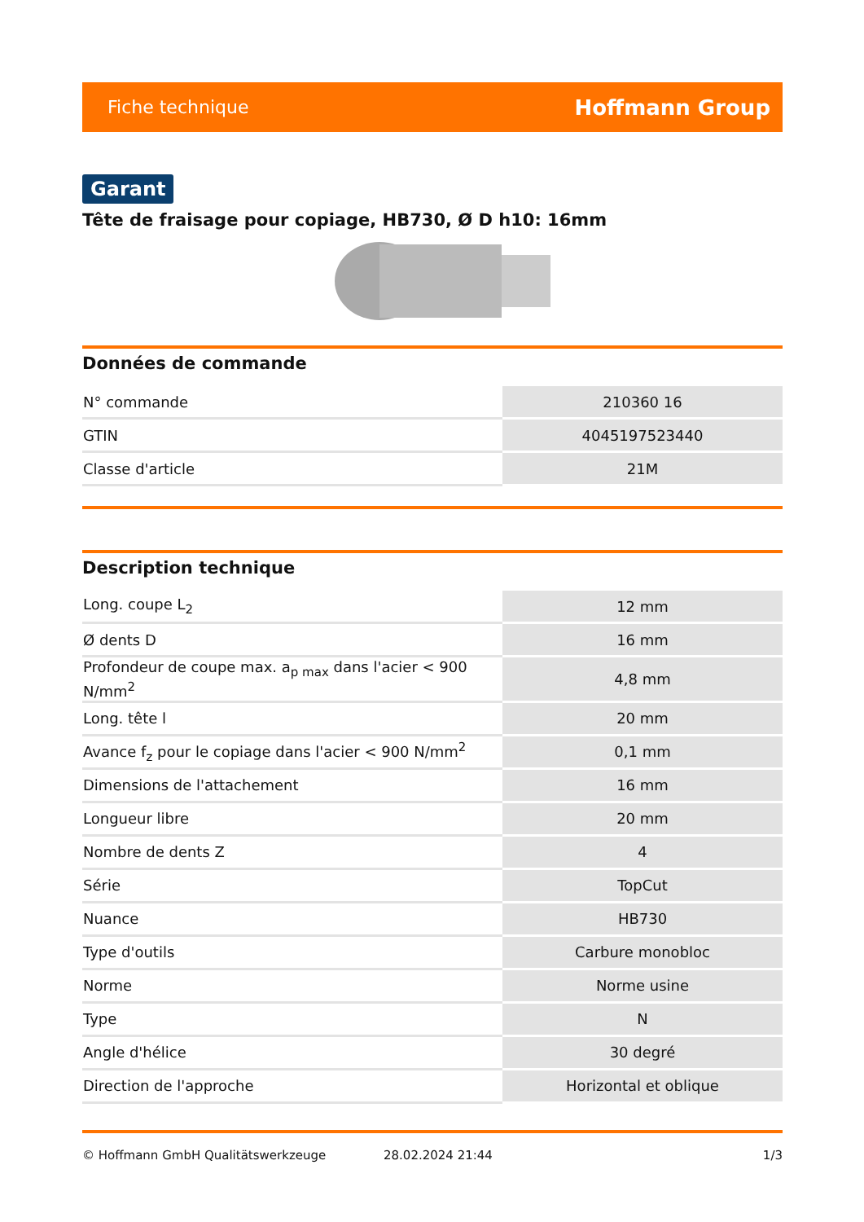Fiche technique Hoffmann Group
Garant
Tête de fraisage pour copiage, HB730, Ø D h10: 16mm
Données de commande
| N° commande | 210360 16 |
| GTIN | 4045197523440 |
| Classe d'article | 21M |
Description technique
| Long. coupe L<sub>2</sub> | 12 mm |
| Ø dents D | 16 mm |
| Profondeur de coupe max. a<sub>p max</sub> dans l'acier < 900 N/mm<sup>2</sup> | 4,8 mm |
| Long. tête l | 20 mm |
| Avance f<sub>z</sub> pour le copiage dans l'acier < 900 N/mm<sup>2</sup> | 0,1 mm |
| Dimensions de l'attachement | 16 mm |
| Longueur libre | 20 mm |
| Nombre de dents Z | 4 |
| Série | TopCut |
| Nuance | HB730 |
| Type d'outils | Carbure monobloc |
| Norme | Norme usine |
| Type | N |
| Angle d'hélice | 30 degré |
| Direction de l'approche | Horizontal et oblique |
© Hoffmann GmbH Qualitätswerkzeuge 28.02.2024 21:44 1/3